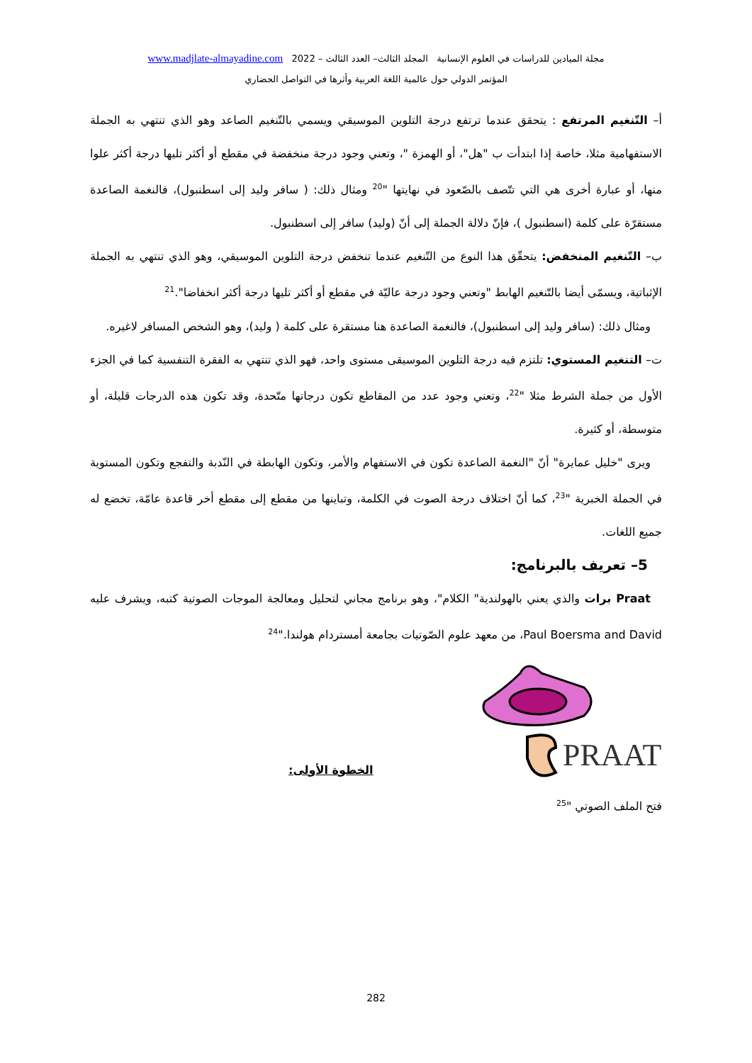مجلة الميادين للدراسات في العلوم الإنسانية المجلد الثالث– العدد الثالث – 2022 www.madjlate-almayadine.com
المؤتمر الدولي حول عالمية اللغة العربية وأثرها في التواصل الحضاري
أ– التّنغيم المرتفع : يتحقق عندما ترتفع درجة التلوين الموسيقي ويسمي بالتّنغيم الصاعد وهو الذي تنتهي به الجملة الاستفهامية مثلا، خاصة إذا ابتدأت ب "هل"، أو الهمزة "، وتعني وجود درجة منخفضة في مقطع أو أكثر تليها درجة أكثر علوا منها، أو عبارة أخرى هي التي تتّصف بالصّعود في نهايتها "<sup>20</sup> ومثال ذلك: ( سافر وليد إلى اسطنبول)، فالنغمة الصاعدة مستقرّة على كلمة (اسطنبول )، فإنّ دلالة الجملة إلى أنّ (وليد) سافر إلى اسطنبول.
ب– التّنغيم المنخفض: يتحقّق هذا النوع من التّنغيم عندما تنخفض درجة التلوين الموسيقي، وهو الذي تنتهي به الجملة الإثباتية، ويسمّى أيضا بالتّنغيم الهابط "وتعني وجود درجة عاليّة في مقطع أو أكثر تليها درجة أكثر انخفاضا".<sup>21</sup>
ومثال ذلك: (سافر وليد إلى اسطنبول)، فالنغمة الصاعدة هنا مستقرة على كلمة ( وليد)، وهو الشخص المسافر لاغيره.
ت– التنغيم المستوي: تلتزم فيه درجة التلوين الموسيقى مستوى واحد، فهو الذي تنتهي به الفقرة التنفسية كما في الجزء الأول من جملة الشرط مثلا "<sup>22</sup>، وتعني وجود عدد من المقاطع تكون درجاتها متّحدة، وقد تكون هذه الدرجات قليلة، أو متوسطة، أو كثيرة.
ويرى "خليل عمايرة" أنّ "النغمة الصاعدة تكون في الاستفهام والأمر، وتكون الهابطة في النّدبة والتفجع وتكون المستوية في الجملة الخبرية "<sup>23</sup>، كما أنّ اختلاف درجة الصوت في الكلمة، وتباينها من مقطع إلى مقطع أخر قاعدة عامّة، تخضع له جميع اللغات.
5– تعريف بالبرنامج:
Praat برات والذي يعني بالهولندية" الكلام"، وهو برنامج مجاني لتحليل ومعالجة الموجات الصوتية كتبه، ويشرف عليه Paul Boersma and David، من معهد علوم الصّوتيات بجامعة أمستردام هولندا."<sup>24</sup>
PRAAT
الخطوة الأولى:
فتح الملف الصوتي "<sup>25</sup>
282